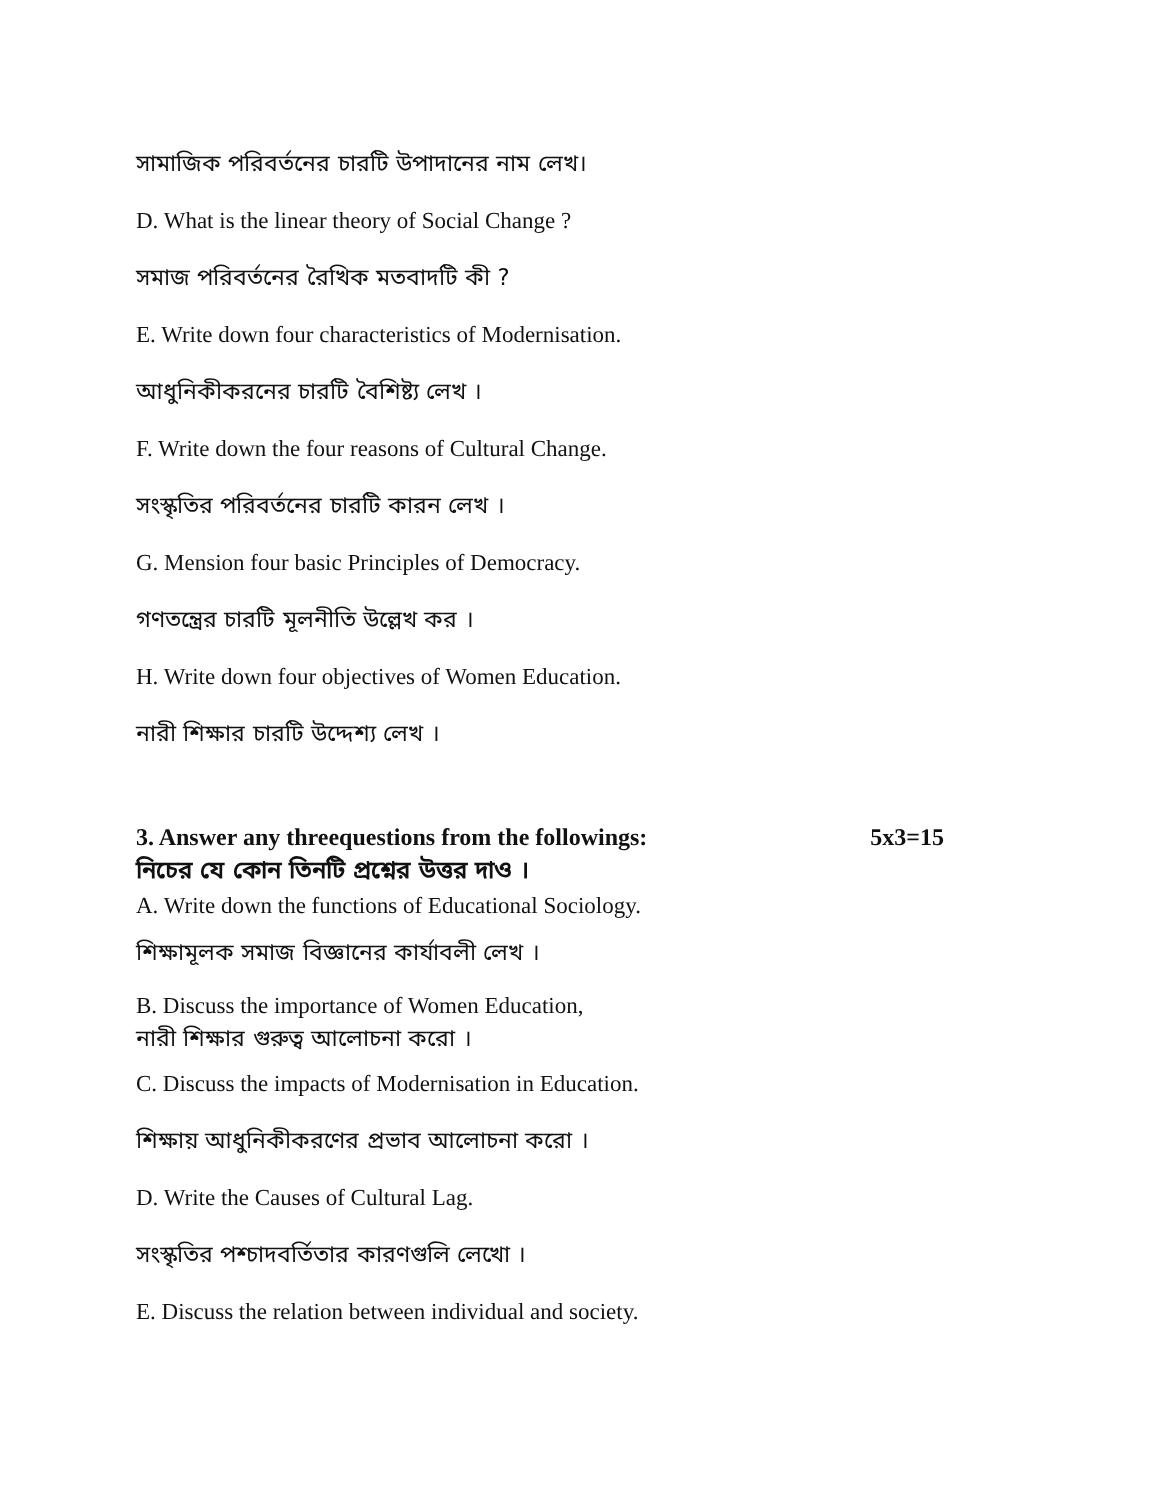সামাজিক পরিবর্তনের চারটি উপাদানের নাম লেখ।
D. What is the linear theory of Social Change ?
সমাজ পরিবর্তনের রৈখিক মতবাদটি কী ?
E. Write down four characteristics of Modernisation.
আধুনিকীকরনের চারটি বৈশিষ্ট্য লেখ ।
F. Write down the four reasons of Cultural Change.
সংস্কৃতির পরিবর্তনের চারটি কারন লেখ ।
G. Mension four basic Principles of Democracy.
গণতন্ত্রের চারটি মূলনীতি উল্লেখ কর ।
H. Write down four objectives of Women Education.
নারী শিক্ষার চারটি উদ্দেশ্য লেখ ।
3. Answer any threequestions from the followings: 5x3=15
নিচের যে কোন তিনটি প্রশ্নের উত্তর দাও ।
A. Write down the functions of Educational Sociology.
শিক্ষামূলক সমাজ বিজ্ঞানের কার্যাবলী লেখ ।
B. Discuss the importance of Women Education,
নারী শিক্ষার গুরুত্ব আলোচনা করো ।
C. Discuss the impacts of Modernisation in Education.
শিক্ষায় আধুনিকীকরণের প্রভাব আলোচনা করো ।
D. Write the Causes of Cultural Lag.
সংস্কৃতির পশ্চাদবর্তিতার কারণগুলি লেখো ।
E. Discuss the relation between individual and society.